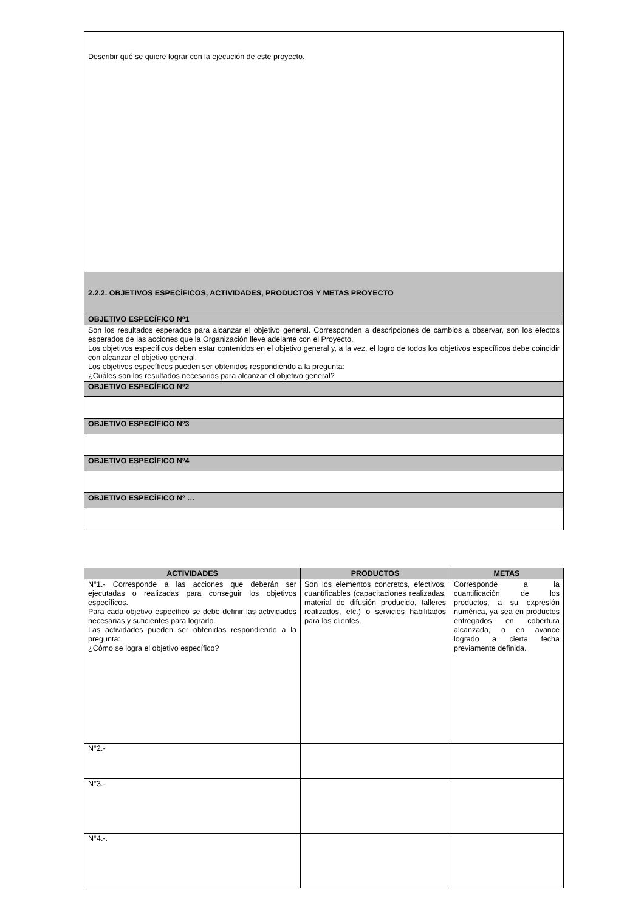| Describir qué se quiere lograr con la ejecución de este proyecto. |
| 2.2.2. OBJETIVOS ESPECÍFICOS, ACTIVIDADES, PRODUCTOS Y METAS PROYECTO |
| OBJETIVO ESPECÍFICO Nº1 |
| Son los resultados esperados para alcanzar el objetivo general. Corresponden a descripciones de cambios a observar, son los efectos esperados de las acciones que la Organización lleve adelante con el Proyecto. Los objetivos específicos deben estar contenidos en el objetivo general y, a la vez, el logro de todos los objetivos específicos debe coincidir con alcanzar el objetivo general. Los objetivos específicos pueden ser obtenidos respondiendo a la pregunta: ¿Cuáles son los resultados necesarios para alcanzar el objetivo general? |
| OBJETIVO ESPECÍFICO Nº2 |
| OBJETIVO ESPECÍFICO Nº3 |
| OBJETIVO ESPECÍFICO Nº4 |
| OBJETIVO ESPECÍFICO Nº … |
| ACTIVIDADES | PRODUCTOS | METAS |
| --- | --- | --- |
| N°1.- Corresponde a las acciones que deberán ser ejecutadas o realizadas para conseguir los objetivos específicos. Para cada objetivo específico se debe definir las actividades necesarias y suficientes para lograrlo. Las actividades pueden ser obtenidas respondiendo a la pregunta: ¿Cómo se logra el objetivo específico? | Son los elementos concretos, efectivos, cuantificables (capacitaciones realizadas, material de difusión producido, talleres realizados, etc.) o servicios habilitados para los clientes. | Corresponde a la cuantificación de los productos, a su expresión numérica, ya sea en productos entregados en cobertura alcanzada, o en avance logrado a cierta fecha previamente definida. |
| N°2.- | | |
| N°3.- | | |
| N°4.-. | | |